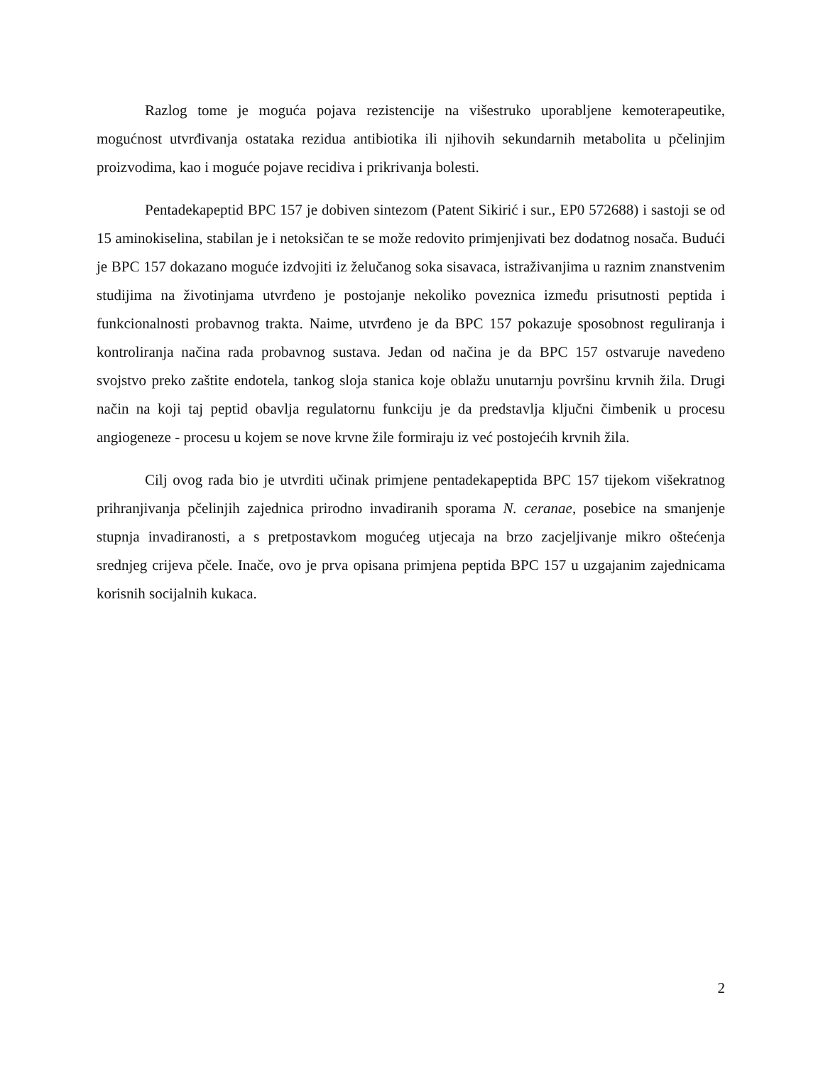Razlog tome je moguća pojava rezistencije na višestruko uporabljene kemoterapeutike, mogućnost utvrđivanja ostataka rezidua antibiotika ili njihovih sekundarnih metabolita u pčelinjim proizvodima, kao i moguće pojave recidiva i prikrivanja bolesti.
Pentadekapeptid BPC 157 je dobiven sintezom (Patent Sikirić i sur., EP0 572688) i sastoji se od 15 aminokiselina, stabilan je i netoksičan te se može redovito primjenjivati bez dodatnog nosača. Budući je BPC 157 dokazano moguće izdvojiti iz želučanog soka sisavaca, istraživanjima u raznim znanstvenim studijima na životinjama utvrđeno je postojanje nekoliko poveznica između prisutnosti peptida i funkcionalnosti probavnog trakta. Naime, utvrđeno je da BPC 157 pokazuje sposobnost reguliranja i kontroliranja načina rada probavnog sustava. Jedan od načina je da BPC 157 ostvaruje navedeno svojstvo preko zaštite endotela, tankog sloja stanica koje oblažu unutarnju površinu krvnih žila. Drugi način na koji taj peptid obavlja regulatornu funkciju je da predstavlja ključni čimbenik u procesu angiogeneze - procesu u kojem se nove krvne žile formiraju iz već postojećih krvnih žila.
Cilj ovog rada bio je utvrditi učinak primjene pentadekapeptida BPC 157 tijekom višekratnog prihranjivanja pčelinjih zajednica prirodno invadiranih sporama N. ceranae, posebice na smanjenje stupnja invadiranosti, a s pretpostavkom mogućeg utjecaja na brzo zacjeljivanje mikro oštećenja srednjeg crijeva pčele. Inače, ovo je prva opisana primjena peptida BPC 157 u uzgajanim zajednicama korisnih socijalnih kukaca.
2